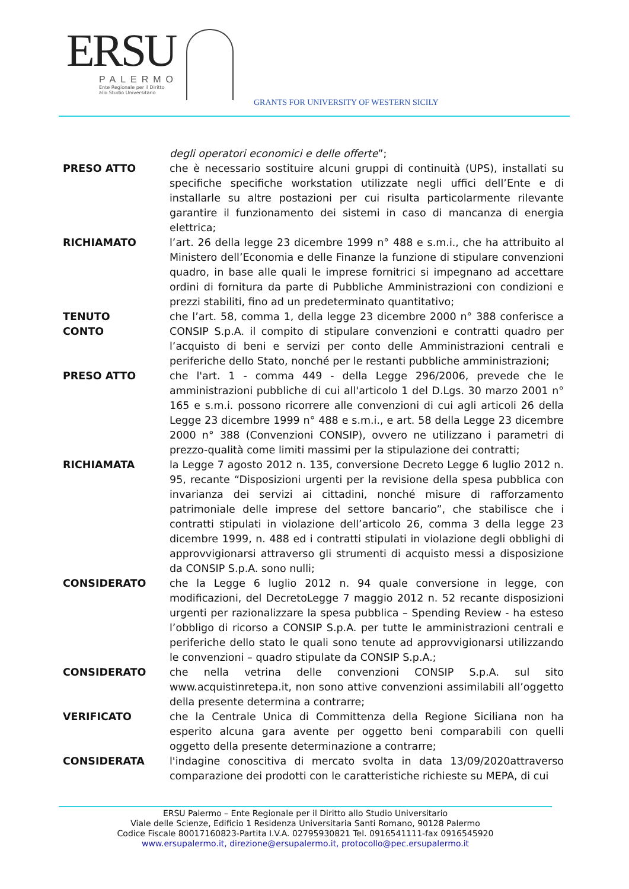ERSU
PALERMO
Ente Regionale per il Diritto
allo Studio Universitario
GRANTS FOR UNIVERSITY OF WESTERN SICILY
degli operatori economici e delle offerte”;
PRESO ATTO che è necessario sostituire alcuni gruppi di continuità (UPS), installati su specifiche specifiche workstation utilizzate negli uffici dell’Ente e di installarle su altre postazioni per cui risulta particolarmente rilevante garantire il funzionamento dei sistemi in caso di mancanza di energia elettrica;
RICHIAMATO l’art. 26 della legge 23 dicembre 1999 n° 488 e s.m.i., che ha attribuito al Ministero dell’Economia e delle Finanze la funzione di stipulare convenzioni quadro, in base alle quali le imprese fornitrici si impegnano ad accettare ordini di fornitura da parte di Pubbliche Amministrazioni con condizioni e prezzi stabiliti, fino ad un predeterminato quantitativo;
TENUTO
CONTO
che l’art. 58, comma 1, della legge 23 dicembre 2000 n° 388 conferisce a CONSIP S.p.A. il compito di stipulare convenzioni e contratti quadro per l’acquisto di beni e servizi per conto delle Amministrazioni centrali e periferiche dello Stato, nonché per le restanti pubbliche amministrazioni;
PRESO ATTO che l'art. 1 - comma 449 - della Legge 296/2006, prevede che le amministrazioni pubbliche di cui all'articolo 1 del D.Lgs. 30 marzo 2001 n° 165 e s.m.i. possono ricorrere alle convenzioni di cui agli articoli 26 della Legge 23 dicembre 1999 n° 488 e s.m.i., e art. 58 della Legge 23 dicembre 2000 n° 388 (Convenzioni CONSIP), ovvero ne utilizzano i parametri di prezzo-qualità come limiti massimi per la stipulazione dei contratti;
RICHIAMATA la Legge 7 agosto 2012 n. 135, conversione Decreto Legge 6 luglio 2012 n. 95, recante “Disposizioni urgenti per la revisione della spesa pubblica con invarianza dei servizi ai cittadini, nonché misure di rafforzamento patrimoniale delle imprese del settore bancario”, che stabilisce che i contratti stipulati in violazione dell’articolo 26, comma 3 della legge 23 dicembre 1999, n. 488 ed i contratti stipulati in violazione degli obblighi di approvvigionarsi attraverso gli strumenti di acquisto messi a disposizione da CONSIP S.p.A. sono nulli;
CONSIDERATO che la Legge 6 luglio 2012 n. 94 quale conversione in legge, con modificazioni, del DecretoLegge 7 maggio 2012 n. 52 recante disposizioni urgenti per razionalizzare la spesa pubblica – Spending Review - ha esteso l’obbligo di ricorso a CONSIP S.p.A. per tutte le amministrazioni centrali e periferiche dello stato le quali sono tenute ad approvvigionarsi utilizzando le convenzioni – quadro stipulate da CONSIP S.p.A.;
CONSIDERATO che nella vetrina delle convenzioni CONSIP S.p.A. sul sito www.acquistinretepa.it, non sono attive convenzioni assimilabili all’oggetto della presente determina a contrarre;
VERIFICATO che la Centrale Unica di Committenza della Regione Siciliana non ha esperito alcuna gara avente per oggetto beni comparabili con quelli oggetto della presente determinazione a contrarre;
CONSIDERATA l'indagine conoscitiva di mercato svolta in data 13/09/2020attraverso comparazione dei prodotti con le caratteristiche richieste su MEPA, di cui
ERSU Palermo – Ente Regionale per il Diritto allo Studio Universitario
Viale delle Scienze, Edificio 1 Residenza Universitaria Santi Romano, 90128 Palermo
Codice Fiscale 80017160823-Partita I.V.A. 02795930821 Tel. 0916541111-fax 0916545920
www.ersupalermo.it, direzione@ersupalermo.it, protocollo@pec.ersupalermo.it